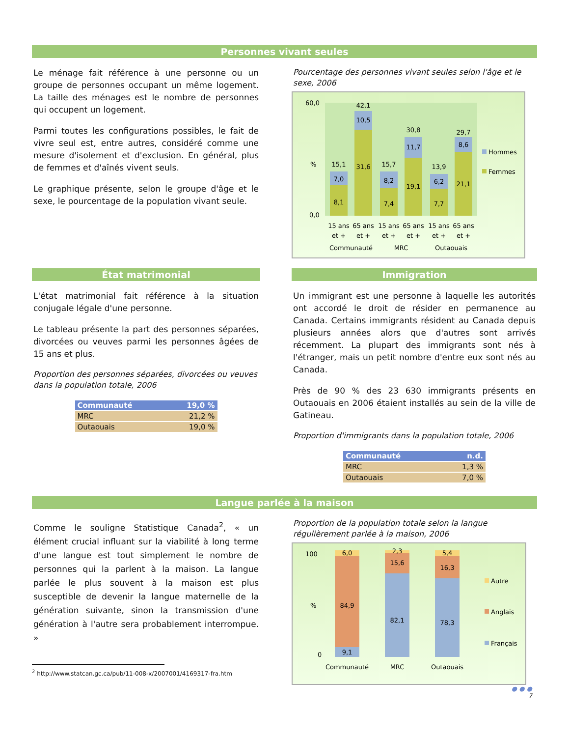Personnes vivant seules
Le ménage fait référence à une personne ou un groupe de personnes occupant un même logement. La taille des ménages est le nombre de personnes qui occupent un logement.
Parmi toutes les configurations possibles, le fait de vivre seul est, entre autres, considéré comme une mesure d'isolement et d'exclusion. En général, plus de femmes et d'aînés vivent seuls.
Le graphique présente, selon le groupe d'âge et le sexe, le pourcentage de la population vivant seule.
Pourcentage des personnes vivant seules selon l'âge et le sexe, 2006
60,0
%
0,0
8,1
7,0
15,1
31,6
10,5
42,1
7,4
8,2
15,7
19,1
11,7
30,8
7,7
6,2
13,9
21,1
8,6
29,7
15 ans
65 ans
15 ans
65 ans
15 ans
65 ans
et +
et +
et +
et +
et +
et +
Communauté
MRC
Outaouais
Hommes
Femmes
État matrimonial
L'état matrimonial fait référence à la situation conjugale légale d'une personne.
Le tableau présente la part des personnes séparées, divorcées ou veuves parmi les personnes âgées de 15 ans et plus.
Proportion des personnes séparées, divorcées ou veuves dans la population totale, 2006
| Communauté | 19,0 % |
| MRC | 21,2 % |
| Outaouais | 19,0 % |
Immigration
Un immigrant est une personne à laquelle les autorités ont accordé le droit de résider en permanence au Canada. Certains immigrants résident au Canada depuis plusieurs années alors que d'autres sont arrivés récemment. La plupart des immigrants sont nés à l'étranger, mais un petit nombre d'entre eux sont nés au Canada.
Près de 90 % des 23 630 immigrants présents en Outaouais en 2006 étaient installés au sein de la ville de Gatineau.
Proportion d'immigrants dans la population totale, 2006
| Communauté | n.d. |
| MRC | 1,3 % |
| Outaouais | 7,0 % |
Langue parlée à la maison
Comme le souligne Statistique Canada<sup>2</sup>, « un élément crucial influant sur la viabilité à long terme d'une langue est tout simplement le nombre de personnes qui la parlent à la maison. La langue parlée le plus souvent à la maison est plus susceptible de devenir la langue maternelle de la génération suivante, sinon la transmission d'une génération à l'autre sera probablement interrompue. »
<sup>2</sup> http://www.statcan.gc.ca/pub/11-008-x/2007001/4169317-fra.htm
Proportion de la population totale selon la langue régulièrement parlée à la maison, 2006
100
%
0
9,1
84,9
6,0
82,1
15,6
2,3
78,3
16,3
5,4
Communauté
MRC
Outaouais
Autre
Anglais
Français
● ● ●
7